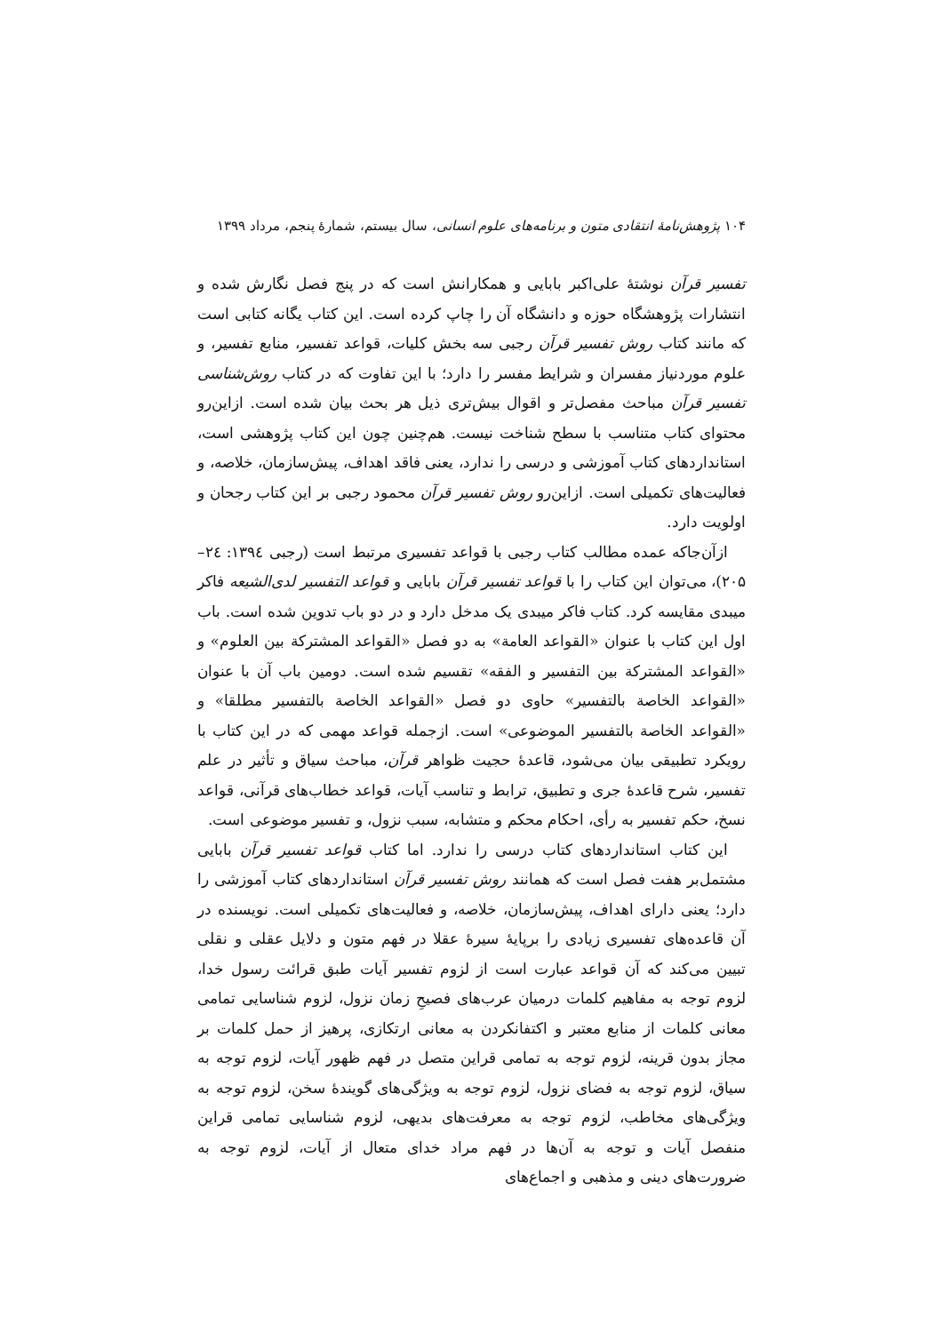۱۰۴ پژوهش‌نامهٔ انتقادی متون و برنامه‌های علوم انسانی، سال بیستم، شمارهٔ پنجم، مرداد ۱۳۹۹
تفسیر قرآن نوشتهٔ علی‌اکبر بابایی و همکارانش است که در پنج فصل نگارش شده و انتشارات پژوهشگاه حوزه و دانشگاه آن را چاپ کرده است. این کتاب یگانه کتابی است که مانند کتاب روش تفسیر قرآن رجبی سه بخش کلیات، قواعد تفسیر، منابع تفسیر، و علوم موردنیاز مفسران و شرایط مفسر را دارد؛ با این تفاوت که در کتاب روش‌شناسی تفسیر قرآن مباحث مفصل‌تر و اقوال بیش‌تری ذیل هر بحث بیان شده است. ازاین‌رو محتوای کتاب متناسب با سطح شناخت نیست. هم‌چنین چون این کتاب پژوهشی است، استانداردهای کتاب آموزشی و درسی را ندارد، یعنی فاقد اهداف، پیش‌سازمان، خلاصه، و فعالیت‌های تکمیلی است. ازاین‌رو روش تفسیر قرآن محمود رجبی بر این کتاب رجحان و اولویت دارد.
ازآن‌جاکه عمده مطالب کتاب رجبی با قواعد تفسیری مرتبط است (رجبی ۱۳۹٤: ۲٤– ۲۰۵)، می‌توان این کتاب را با قواعد تفسیر قرآن بابایی و قواعد التفسیر لدی‌الشیعه فاکر میبدی مقایسه کرد. کتاب فاکر میبدی یک مدخل دارد و در دو باب تدوین شده است. باب اول این کتاب با عنوان «القواعد العامة» به دو فصل «القواعد المشترکة بین العلوم» و «القواعد المشترکة بین التفسیر و الفقه» تقسیم شده است. دومین باب آن با عنوان «القواعد الخاصة بالتفسیر» حاوی دو فصل «القواعد الخاصة بالتفسیر مطلقا» و «القواعد الخاصة بالتفسیر الموضوعی» است. ازجمله قواعد مهمی که در این کتاب با رویکرد تطبیقی بیان می‌شود، قاعدهٔ حجیت ظواهر قرآن، مباحث سیاق و تأثیر در علم تفسیر، شرح قاعدهٔ جری و تطبیق، ترابط و تناسب آیات، قواعد خطاب‌های قرآنی، قواعد نسخ، حکم تفسیر به رأی، احکام محکم و متشابه، سبب نزول، و تفسیر موضوعی است.
این کتاب استانداردهای کتاب درسی را ندارد. اما کتاب قواعد تفسیر قرآن بابایی مشتمل‌بر هفت فصل است که همانند روش تفسیر قرآن استانداردهای کتاب آموزشی را دارد؛ یعنی دارای اهداف، پیش‌سازمان، خلاصه، و فعالیت‌های تکمیلی است. نویسنده در آن قاعده‌های تفسیری زیادی را برپایهٔ سیرهٔ عقلا در فهم متون و دلایل عقلی و نقلی تبیین می‌کند که آن قواعد عبارت است از لزوم تفسیر آیات طبق قرائت رسول خدا، لزوم توجه به مفاهیم کلمات درمیان عرب‌های فصیحِ زمان نزول، لزوم شناسایی تمامی معانی کلمات از منابع معتبر و اکتفانکردن به معانی ارتکازی، پرهیز از حمل کلمات بر مجاز بدون قرینه، لزوم توجه به تمامی قراین متصل در فهم ظهور آیات، لزوم توجه به سیاق، لزوم توجه به فضای نزول، لزوم توجه به ویژگی‌های گویندهٔ سخن، لزوم توجه به ویژگی‌های مخاطب، لزوم توجه به معرفت‌های بدیهی، لزوم شناسایی تمامی قراین منفصل آیات و توجه به آن‌ها در فهم مراد خدای متعال از آیات، لزوم توجه به ضرورت‌های دینی و مذهبی و اجماع‌های